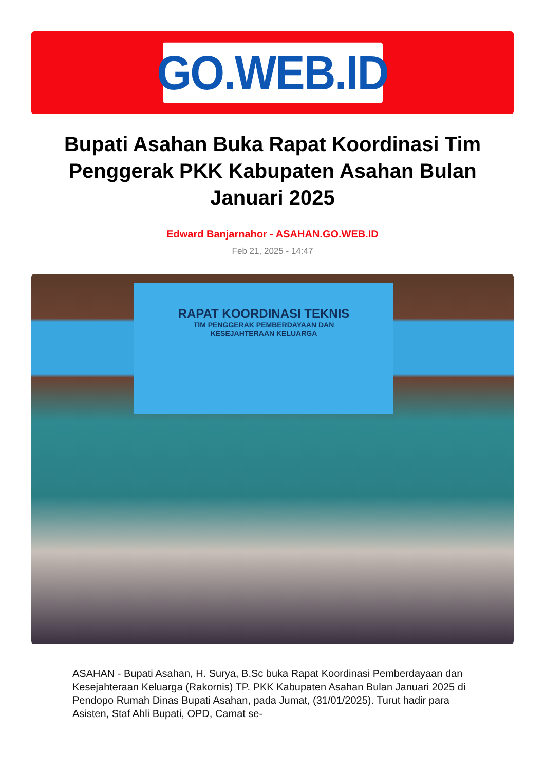GO.WEB.ID
Bupati Asahan Buka Rapat Koordinasi Tim Penggerak PKK Kabupaten Asahan Bulan Januari 2025
Edward Banjarnahor - ASAHAN.GO.WEB.ID
Feb 21, 2025 - 14:47
RAPAT KOORDINASI TEKNIS
TIM PENGGERAK PEMBERDAYAAN DAN
KESEJAHTERAAN KELUARGA
ASAHAN - Bupati Asahan, H. Surya, B.Sc buka Rapat Koordinasi Pemberdayaan dan Kesejahteraan Keluarga (Rakornis) TP. PKK Kabupaten Asahan Bulan Januari 2025 di Pendopo Rumah Dinas Bupati Asahan, pada Jumat, (31/01/2025). Turut hadir para Asisten, Staf Ahli Bupati, OPD, Camat se-